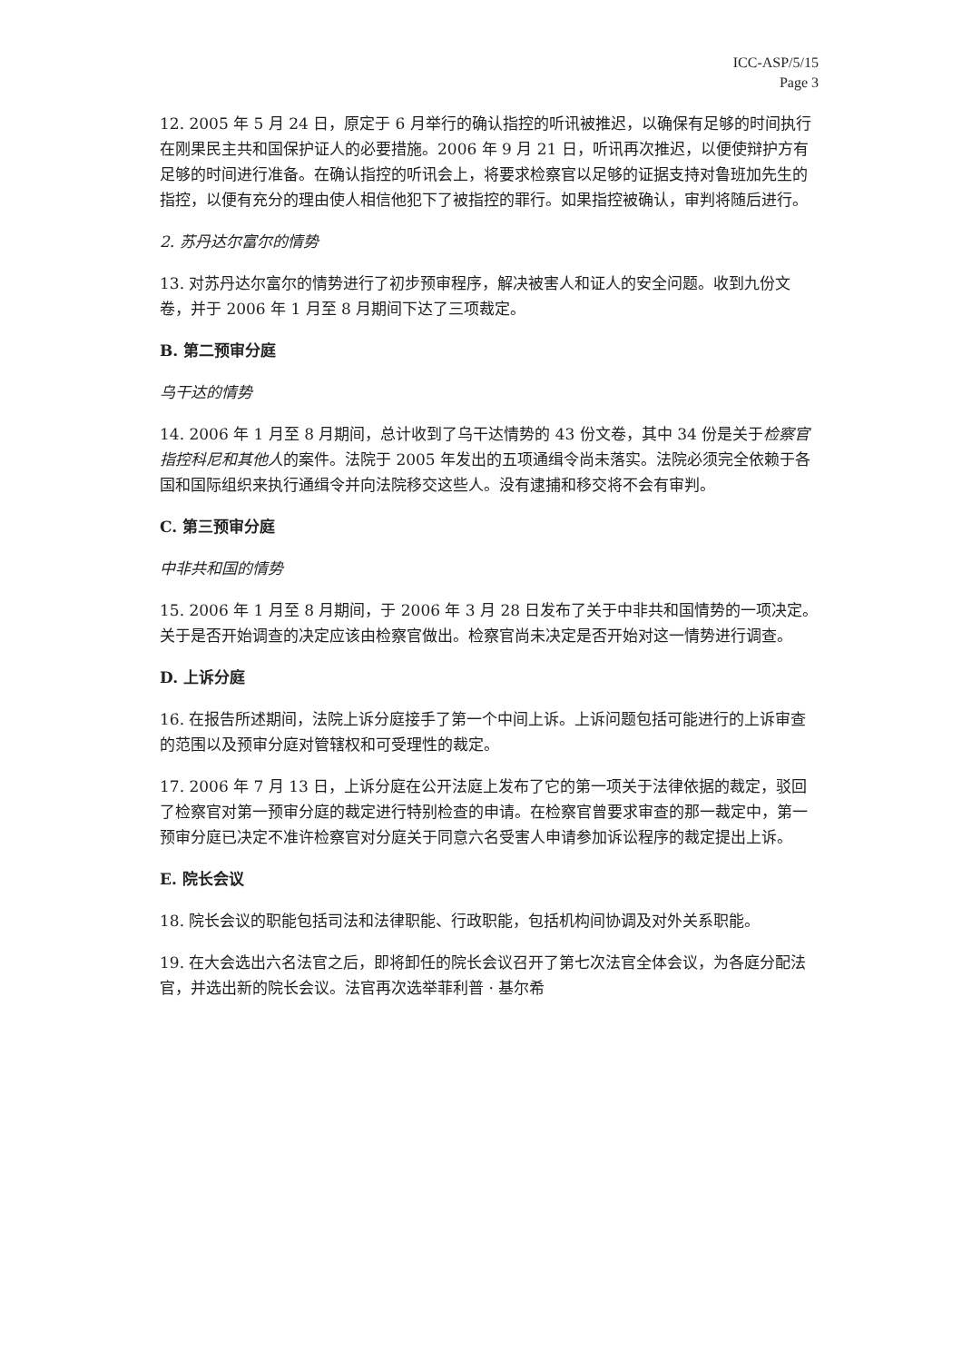ICC-ASP/5/15
Page 3
12. 2005 年 5 月 24 日，原定于 6 月举行的确认指控的听讯被推迟，以确保有足够的时间执行在刚果民主共和国保护证人的必要措施。2006 年 9 月 21 日，听讯再次推迟，以便使辩护方有足够的时间进行准备。在确认指控的听讯会上，将要求检察官以足够的证据支持对鲁班加先生的指控，以便有充分的理由使人相信他犯下了被指控的罪行。如果指控被确认，审判将随后进行。
2. 苏丹达尔富尔的情势
13. 对苏丹达尔富尔的情势进行了初步预审程序，解决被害人和证人的安全问题。收到九份文卷，并于 2006 年 1 月至 8 月期间下达了三项裁定。
B. 第二预审分庭
乌干达的情势
14. 2006 年 1 月至 8 月期间，总计收到了乌干达情势的 43 份文卷，其中 34 份是关于检察官指控科尼和其他人的案件。法院于 2005 年发出的五项通缉令尚未落实。法院必须完全依赖于各国和国际组织来执行通缉令并向法院移交这些人。没有逮捕和移交将不会有审判。
C. 第三预审分庭
中非共和国的情势
15. 2006 年 1 月至 8 月期间，于 2006 年 3 月 28 日发布了关于中非共和国情势的一项决定。关于是否开始调查的决定应该由检察官做出。检察官尚未决定是否开始对这一情势进行调查。
D. 上诉分庭
16. 在报告所述期间，法院上诉分庭接手了第一个中间上诉。上诉问题包括可能进行的上诉审查的范围以及预审分庭对管辖权和可受理性的裁定。
17. 2006 年 7 月 13 日，上诉分庭在公开法庭上发布了它的第一项关于法律依据的裁定，驳回了检察官对第一预审分庭的裁定进行特别检查的申请。在检察官曾要求审查的那一裁定中，第一预审分庭已决定不准许检察官对分庭关于同意六名受害人申请参加诉讼程序的裁定提出上诉。
E. 院长会议
18. 院长会议的职能包括司法和法律职能、行政职能，包括机构间协调及对外关系职能。
19. 在大会选出六名法官之后，即将卸任的院长会议召开了第七次法官全体会议，为各庭分配法官，并选出新的院长会议。法官再次选举菲利普 · 基尔希